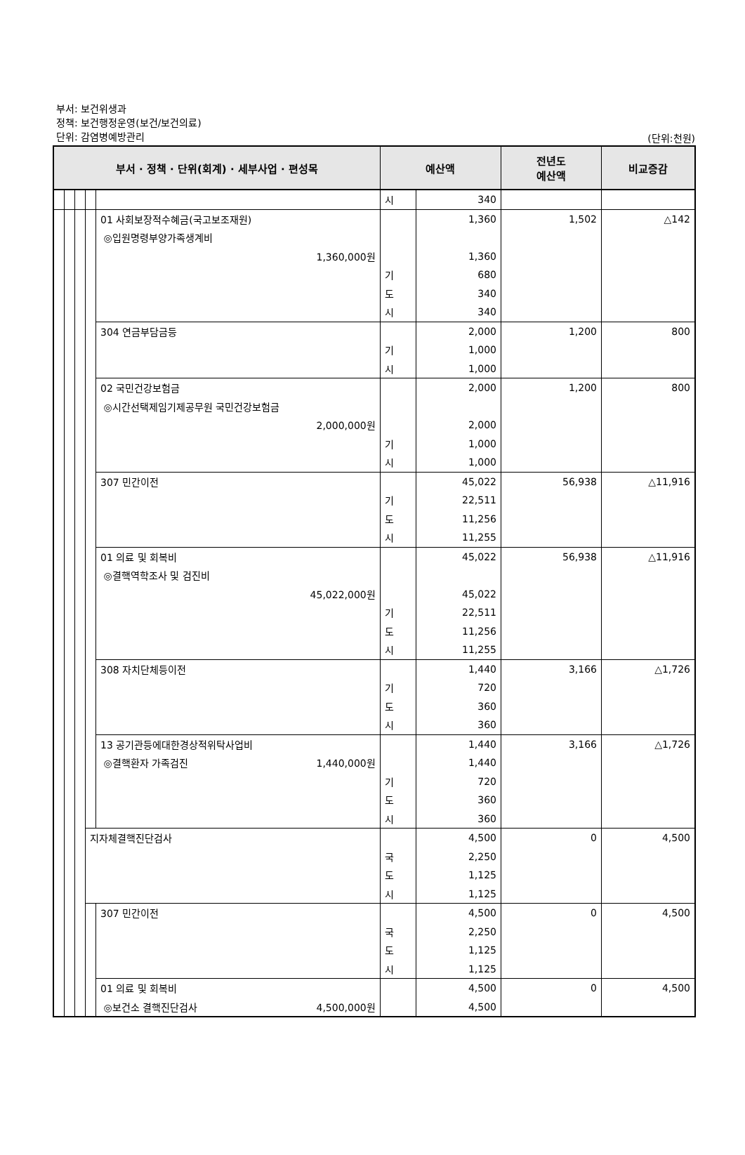부서: 보건위생과
정책: 보건행정운영(보건/보건의료)
단위: 감염병예방관리
(단위:천원)
| 부서 · 정책 · 단위(회계) · 세부사업 · 편성목 | | | | | 예산액 | | 전년도 예산액 | 비교증감 |
| --- | --- | --- | --- | --- | --- | --- | --- | --- |
| | | | | | 시 | 340 | | |
| | | | | 01 사회보장적수혜금(국고보조재원) | | 1,360 | 1,502 | △142 |
| | | | | ◎입원명령부양가족생계비 | | | | |
| | | | | 1,360,000원 | | 1,360 | | |
| | | | | | 기 | 680 | | |
| | | | | | 도 | 340 | | |
| | | | | | 시 | 340 | | |
| | | | | 304 연금부담금등 | | 2,000 | 1,200 | 800 |
| | | | | | 기 | 1,000 | | |
| | | | | | 시 | 1,000 | | |
| | | | | 02 국민건강보험금 | | 2,000 | 1,200 | 800 |
| | | | | ◎시간선택제임기제공무원 국민건강보험금 | | | | |
| | | | | 2,000,000원 | | 2,000 | | |
| | | | | | 기 | 1,000 | | |
| | | | | | 시 | 1,000 | | |
| | | | | 307 민간이전 | | 45,022 | 56,938 | △11,916 |
| | | | | | 기 | 22,511 | | |
| | | | | | 도 | 11,256 | | |
| | | | | | 시 | 11,255 | | |
| | | | | 01 의료 및 회복비 | | 45,022 | 56,938 | △11,916 |
| | | | | ◎결핵역학조사 및 검진비 | | | | |
| | | | | 45,022,000원 | | 45,022 | | |
| | | | | | 기 | 22,511 | | |
| | | | | | 도 | 11,256 | | |
| | | | | | 시 | 11,255 | | |
| | | | | 308 자치단체등이전 | | 1,440 | 3,166 | △1,726 |
| | | | | | 기 | 720 | | |
| | | | | | 도 | 360 | | |
| | | | | | 시 | 360 | | |
| | | | | 13 공기관등에대한경상적위탁사업비 | | 1,440 | 3,166 | △1,726 |
| | | | | ◎결핵환자 가족검진 1,440,000원 | | 1,440 | | |
| | | | | | 기 | 720 | | |
| | | | | | 도 | 360 | | |
| | | | | | 시 | 360 | | |
| | | | 지자체결핵진단검사 | | | 4,500 | 0 | 4,500 |
| | | | | | 국 | 2,250 | | |
| | | | | | 도 | 1,125 | | |
| | | | | | 시 | 1,125 | | |
| | | | | 307 민간이전 | | 4,500 | 0 | 4,500 |
| | | | | | 국 | 2,250 | | |
| | | | | | 도 | 1,125 | | |
| | | | | | 시 | 1,125 | | |
| | | | | 01 의료 및 회복비 | | 4,500 | 0 | 4,500 |
| | | | | ◎보건소 결핵진단검사 4,500,000원 | | 4,500 | | |